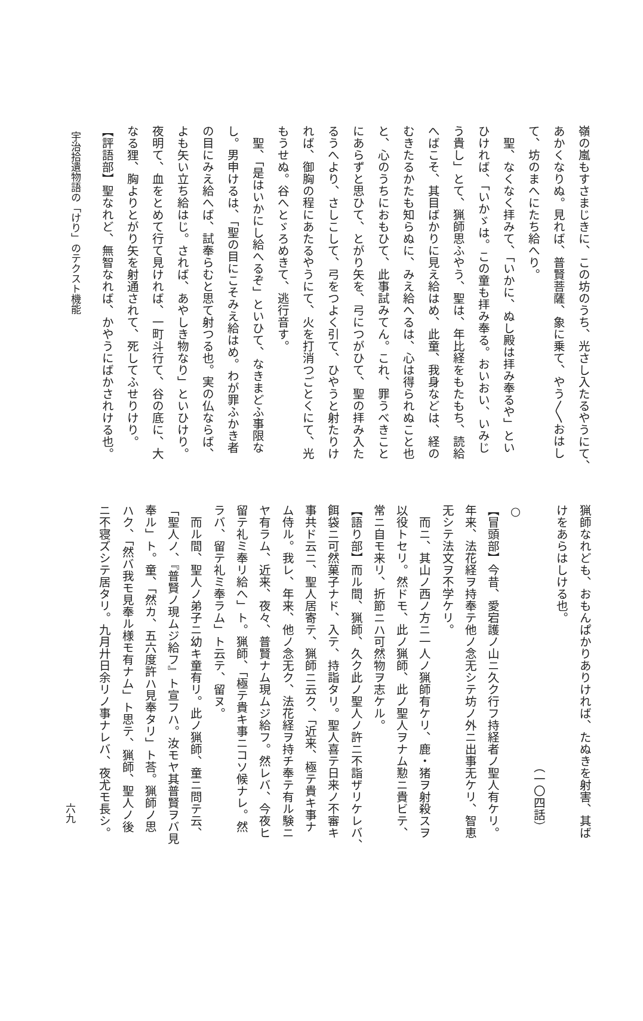嶺の嵐もすさまじきに、この坊のうち、光さし入たるやうにて、
あかくなりぬ。見れば、普賢菩薩、象に乗て、やう〳〵おはし
て、坊のまへにたち給へり。
　聖、なくなく拝みて、「いかに、ぬし殿は拝み奉るや」とい
ひければ、「いかゞは。この童も拝み奉る。おいおい、いみじ
う貴し」とて、猟師思ふやう、聖は、年比経をもたもち、読給
へばこそ、其目ばかりに見え給はめ、此童、我身などは、経の
むきたるかたも知らぬに、みえ給へるは、心は得られぬこと也
と、心のうちにおもひて、此事試みてん。これ、罪うべきこと
にあらずと思ひて、とがり矢を、弓につがひて、聖の拝み入た
るうへより、さしこして、弓をつよく引て、ひやうと射たりけ
れば、御胸の程にあたるやうにて、火を打消つごとくにて、光
もうせぬ。谷へとゞろめきて、逃行音す。
　聖、「是はいかにし給へるぞ」といひて、なきまどふ事限な
し。男申けるは、「聖の目にこそみえ給はめ。わが罪ふかき者
の目にみえ給へば、試奉らむと思て射つる也。実の仏ならば、
よも矢い立ち給はじ。されば、あやしき物なり」といひけり。
夜明て、血をとめて行て見ければ、一町斗行て、谷の底に、大
なる狸、胸よりとがり矢を射通されて、死してふせりけり。
【評語部】聖なれど、無智なれば、かやうにばかされける也。
宇治拾遺物語の「けり」のテクスト機能
猟師なれども、おもんぱかりありければ、たぬきを射害、其ば
けをあらはしける也。
　　　　　　　　　　　　　　　　　　　　　　（一〇四話）
○
【冒頭部】今昔、愛宕護ノ山ニ久ク行フ持経者ノ聖人有ケリ。
年来、法花経ヲ持奉テ他ノ念无シテ坊ノ外ニ出事无ケリ、智恵
无シテ法文ヲ不学ケリ。
　而ニ、其山ノ西ノ方ニ一人ノ猟師有ケリ、鹿・猪ヲ射殺スヲ
以役トセリ。然ドモ、此ノ猟師、此ノ聖人ヲナム懃ニ貴ビテ、
常ニ自モ来リ、折節ニハ可然物ヲ志ケル。
【語り部】而ル間、猟師、久ク此ノ聖人ノ許ニ不詣ザリケレバ、
餌袋ニ可然菓子ナド、入テ、持詣タリ。聖人喜テ日来ノ不審キ
事共ド云ニ、聖人居寄テ、猟師ニ云ク、「近来、極テ貴キ事ナ
ム侍ル。我レ、年来、他ノ念无ク、法花経ヲ持チ奉テ有ル験ニ
ヤ有ラム、近来、夜々、普賢ナム現ムジ給フ。然レバ、今夜ヒ
留テ礼ミ奉リ給へ」ト。猟師、「極テ貴キ事ニコソ候ナレ。然
ラバ、留テ礼ミ奉ラム」ト云テ、留ヌ。
　而ル間、聖人ノ弟子ニ幼キ童有リ。此ノ猟師、童ニ問テ云、
「聖人ノ、『普賢ノ現ムジ給フ』ト宣フハ。汝モヤ其普賢ヲバ見
奉ル」ト。童、「然カ、五六度許ハ見奉タリ」ト荅。猟師ノ思
ハク、「然バ我モ見奉ル様モ有ナム」ト思テ、猟師、聖人ノ後
ニ不寝ズシテ居タリ。九月廾日余リノ事ナレバ、夜尤モ長シ。
六九